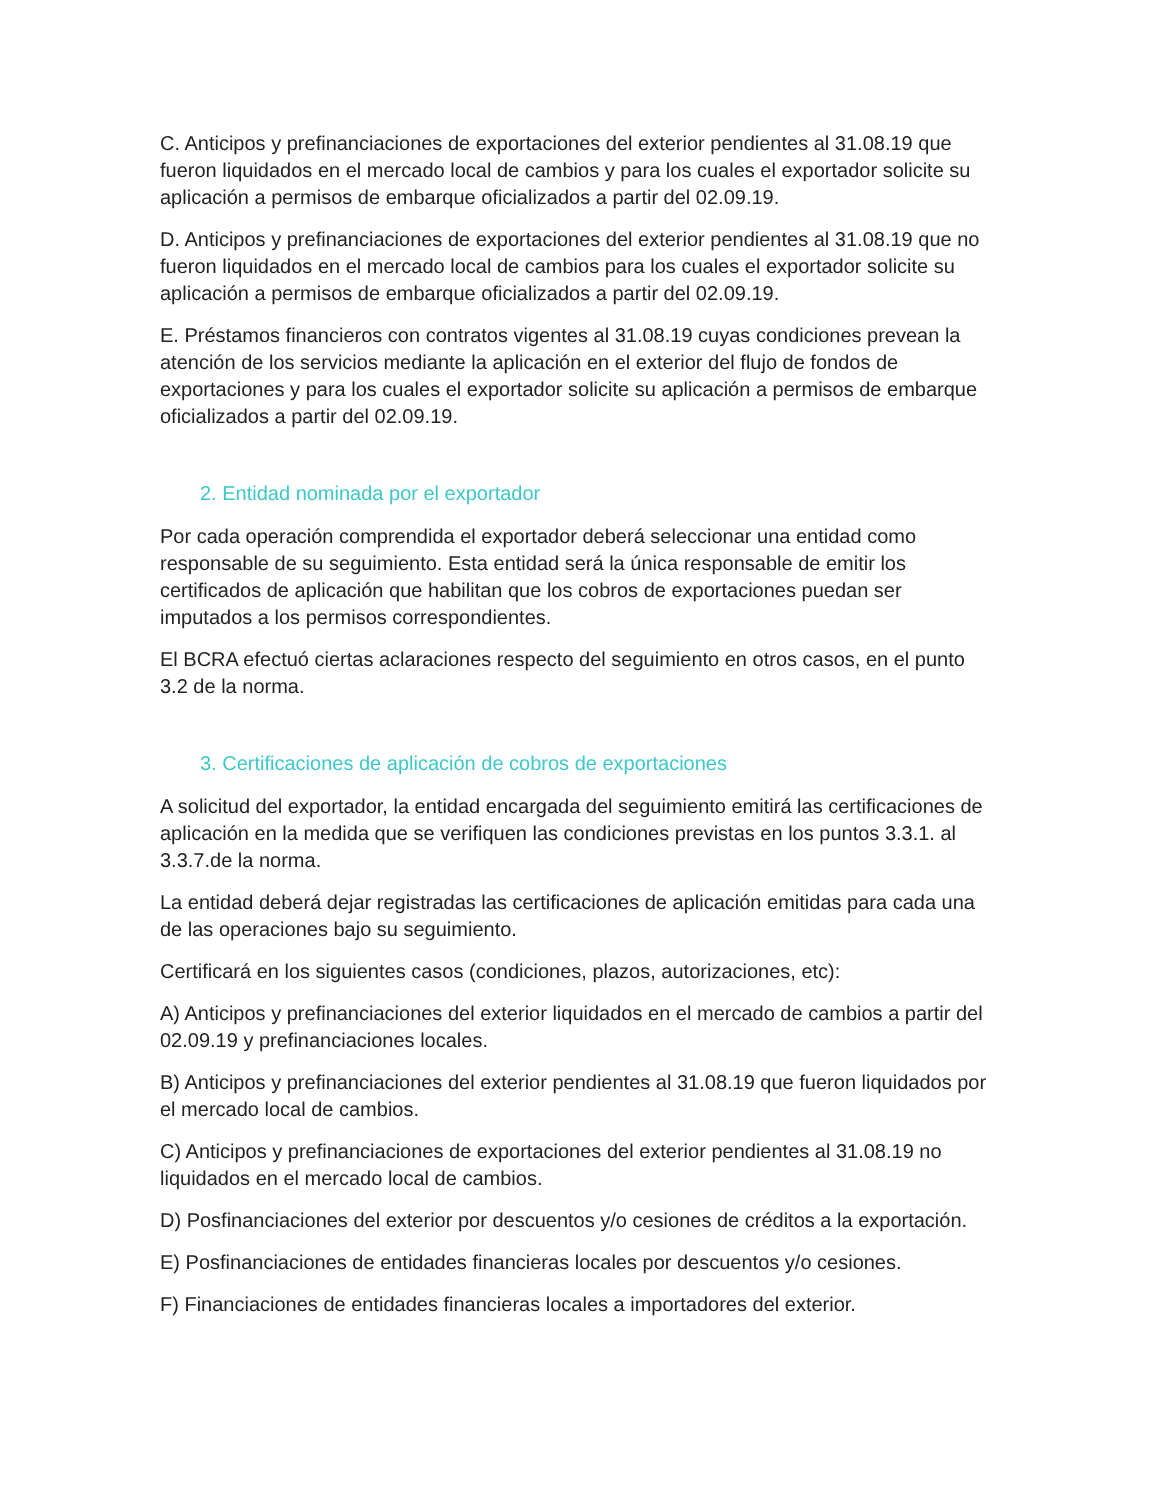C. Anticipos y prefinanciaciones de exportaciones del exterior pendientes al 31.08.19 que fueron liquidados en el mercado local de cambios y para los cuales el exportador solicite su aplicación a permisos de embarque oficializados a partir del 02.09.19.
D. Anticipos y prefinanciaciones de exportaciones del exterior pendientes al 31.08.19 que no fueron liquidados en el mercado local de cambios para los cuales el exportador solicite su aplicación a permisos de embarque oficializados a partir del 02.09.19.
E. Préstamos financieros con contratos vigentes al 31.08.19 cuyas condiciones prevean la atención de los servicios mediante la aplicación en el exterior del flujo de fondos de exportaciones y para los cuales el exportador solicite su aplicación a permisos de embarque oficializados a partir del 02.09.19.
2. Entidad nominada por el exportador
Por cada operación comprendida el exportador deberá seleccionar una entidad como responsable de su seguimiento. Esta entidad será la única responsable de emitir los certificados de aplicación que habilitan que los cobros de exportaciones puedan ser imputados a los permisos correspondientes.
El BCRA efectuó ciertas aclaraciones respecto del seguimiento en otros casos, en el punto 3.2 de la norma.
3. Certificaciones de aplicación de cobros de exportaciones
A solicitud del exportador, la entidad encargada del seguimiento emitirá las certificaciones de aplicación en la medida que se verifiquen las condiciones previstas en los puntos 3.3.1. al 3.3.7.de la norma.
La entidad deberá dejar registradas las certificaciones de aplicación emitidas para cada una de las operaciones bajo su seguimiento.
Certificará en los siguientes casos (condiciones, plazos, autorizaciones, etc):
A) Anticipos y prefinanciaciones del exterior liquidados en el mercado de cambios a partir del 02.09.19 y prefinanciaciones locales.
B) Anticipos y prefinanciaciones del exterior pendientes al 31.08.19 que fueron liquidados por el mercado local de cambios.
C) Anticipos y prefinanciaciones de exportaciones del exterior pendientes al 31.08.19 no liquidados en el mercado local de cambios.
D) Posfinanciaciones del exterior por descuentos y/o cesiones de créditos a la exportación.
E) Posfinanciaciones de entidades financieras locales por descuentos y/o cesiones.
F) Financiaciones de entidades financieras locales a importadores del exterior.